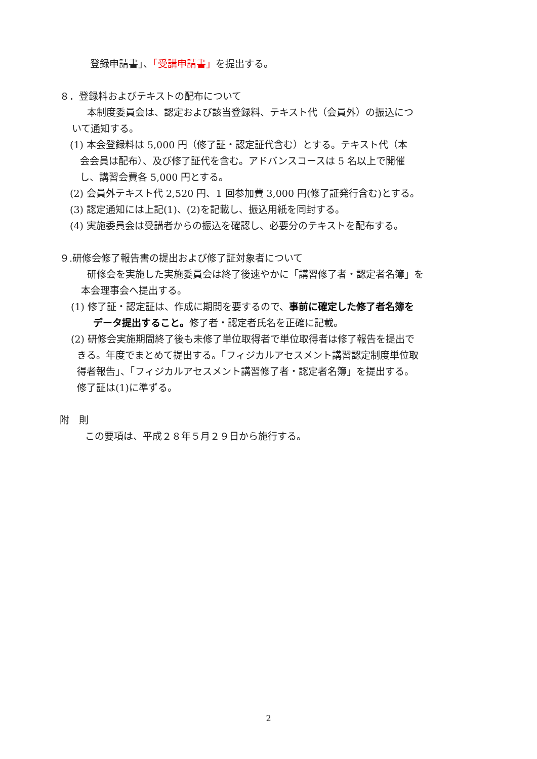登録申請書」、「受講申請書」を提出する。
８．登録料およびテキストの配布について
本制度委員会は、認定および該当登録料、テキスト代（会員外）の振込につ
いて通知する。
(1) 本会登録料は 5,000 円（修了証・認定証代含む）とする。テキスト代（本
会会員は配布）、及び修了証代を含む。アドバンスコースは 5 名以上で開催
し、講習会費各 5,000 円とする。
(2) 会員外テキスト代 2,520 円、1 回参加費 3,000 円(修了証発行含む)とする。
(3) 認定通知には上記(1)、(2)を記載し、振込用紙を同封する。
(4) 実施委員会は受講者からの振込を確認し、必要分のテキストを配布する。
９.研修会修了報告書の提出および修了証対象者について
研修会を実施した実施委員会は終了後速やかに「講習修了者・認定者名簿」を
本会理事会へ提出する。
(1) 修了証・認定証は、作成に期間を要するので、事前に確定した修了者名簿を
データ提出すること。修了者・認定者氏名を正確に記載。
(2) 研修会実施期間終了後も未修了単位取得者で単位取得者は修了報告を提出で
きる。年度でまとめて提出する。「フィジカルアセスメント講習認定制度単位取
得者報告」、「フィジカルアセスメント講習修了者・認定者名簿」を提出する。
修了証は(1)に準ずる。
附　則
この要項は、平成２８年５月２９日から施行する。
2